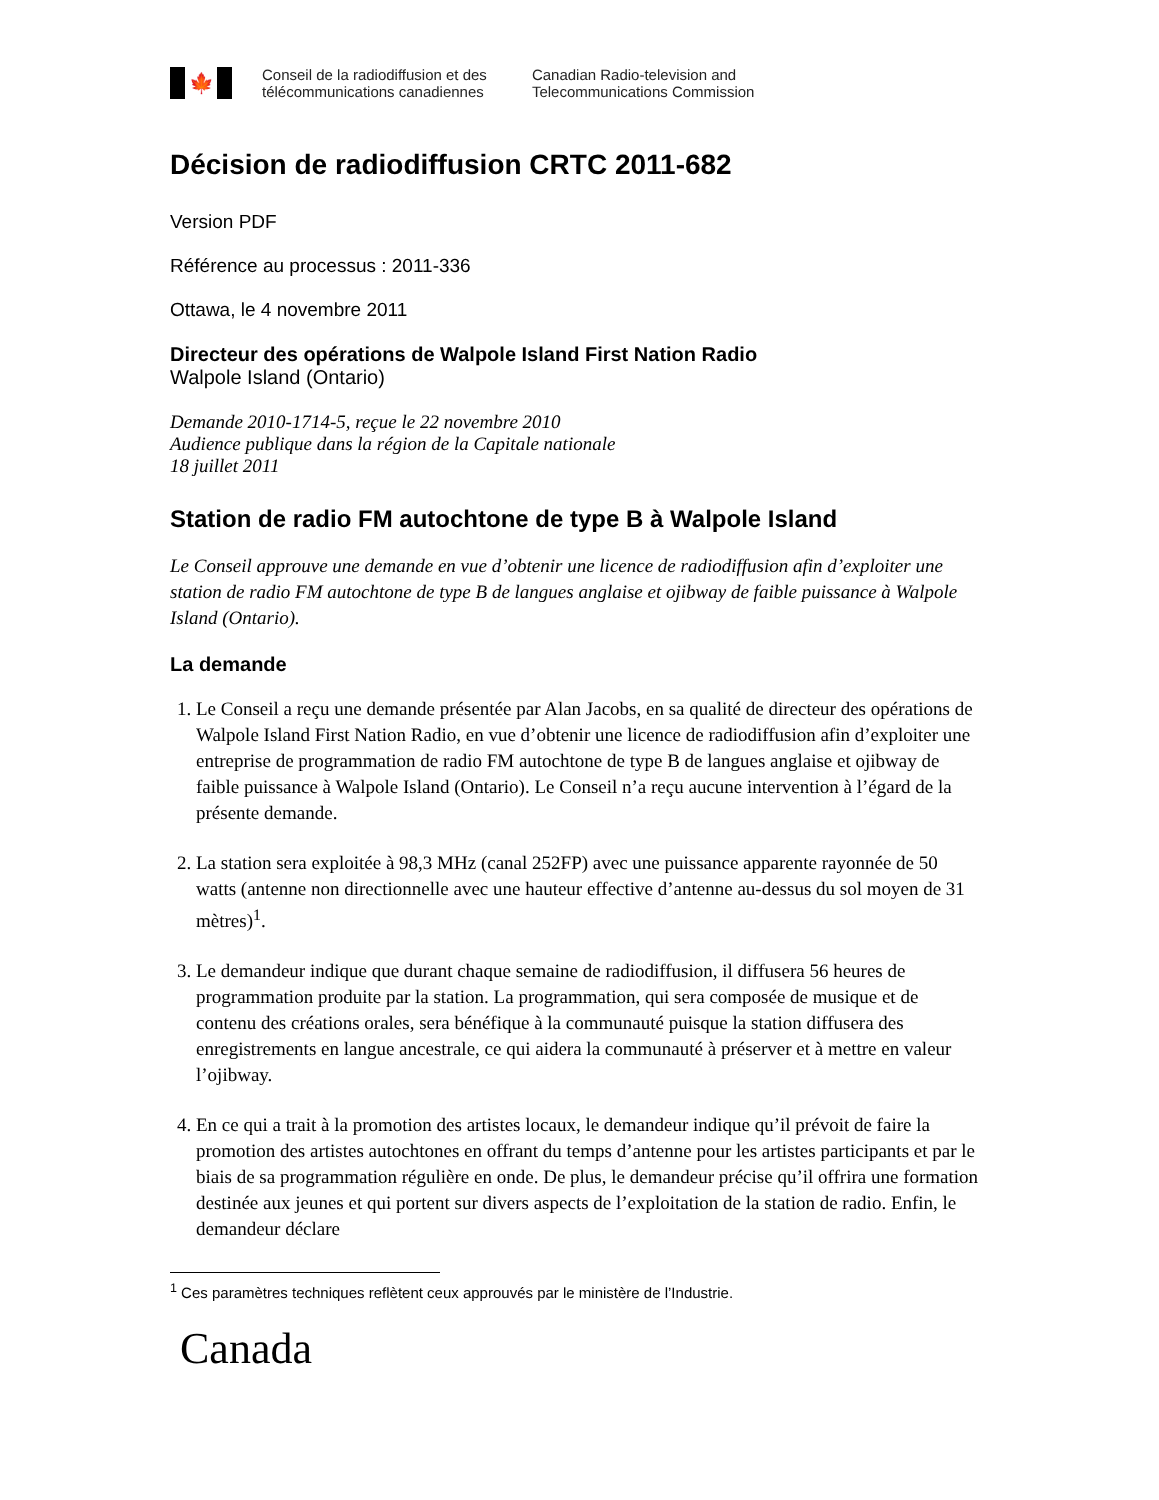🍁
Conseil de la radiodiffusion et des
télécommunications canadiennes
Canadian Radio-television and
Telecommunications Commission
Décision de radiodiffusion CRTC 2011-682
Version PDF
Référence au processus : 2011-336
Ottawa, le 4 novembre 2011
Directeur des opérations de Walpole Island First Nation Radio
Walpole Island (Ontario)
Demande 2010-1714-5, reçue le 22 novembre 2010
Audience publique dans la région de la Capitale nationale
18 juillet 2011
Station de radio FM autochtone de type B à Walpole Island
Le Conseil approuve une demande en vue d’obtenir une licence de radiodiffusion afin d’exploiter une station de radio FM autochtone de type B de langues anglaise et ojibway de faible puissance à Walpole Island (Ontario).
La demande
1. Le Conseil a reçu une demande présentée par Alan Jacobs, en sa qualité de directeur des opérations de Walpole Island First Nation Radio, en vue d’obtenir une licence de radiodiffusion afin d’exploiter une entreprise de programmation de radio FM autochtone de type B de langues anglaise et ojibway de faible puissance à Walpole Island (Ontario). Le Conseil n’a reçu aucune intervention à l’égard de la présente demande.
2. La station sera exploitée à 98,3 MHz (canal 252FP) avec une puissance apparente rayonnée de 50 watts (antenne non directionnelle avec une hauteur effective d’antenne au-dessus du sol moyen de 31 mètres)<sup>1</sup>.
3. Le demandeur indique que durant chaque semaine de radiodiffusion, il diffusera 56 heures de programmation produite par la station. La programmation, qui sera composée de musique et de contenu des créations orales, sera bénéfique à la communauté puisque la station diffusera des enregistrements en langue ancestrale, ce qui aidera la communauté à préserver et à mettre en valeur l’ojibway.
4. En ce qui a trait à la promotion des artistes locaux, le demandeur indique qu’il prévoit de faire la promotion des artistes autochtones en offrant du temps d’antenne pour les artistes participants et par le biais de sa programmation régulière en onde. De plus, le demandeur précise qu’il offrira une formation destinée aux jeunes et qui portent sur divers aspects de l’exploitation de la station de radio. Enfin, le demandeur déclare
<sup>1</sup> Ces paramètres techniques reflètent ceux approuvés par le ministère de l’Industrie.
Canada